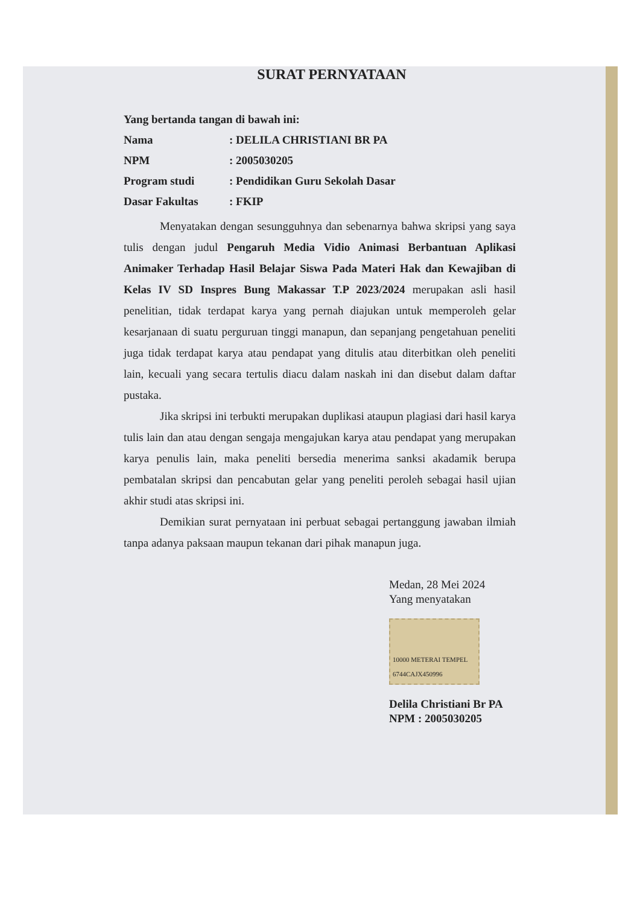SURAT PERNYATAAN
Yang bertanda tangan di bawah ini:
Nama: DELILA CHRISTIANI BR PA
NPM: 2005030205
Program studi: Pendidikan Guru Sekolah Dasar
Dasar Fakultas: FKIP
Menyatakan dengan sesungguhnya dan sebenarnya bahwa skripsi yang saya tulis dengan judul Pengaruh Media Vidio Animasi Berbantuan Aplikasi Animaker Terhadap Hasil Belajar Siswa Pada Materi Hak dan Kewajiban di Kelas IV SD Inspres Bung Makassar T.P 2023/2024 merupakan asli hasil penelitian, tidak terdapat karya yang pernah diajukan untuk memperoleh gelar kesarjanaan di suatu perguruan tinggi manapun, dan sepanjang pengetahuan peneliti juga tidak terdapat karya atau pendapat yang ditulis atau diterbitkan oleh peneliti lain, kecuali yang secara tertulis diacu dalam naskah ini dan disebut dalam daftar pustaka.
Jika skripsi ini terbukti merupakan duplikasi ataupun plagiasi dari hasil karya tulis lain dan atau dengan sengaja mengajukan karya atau pendapat yang merupakan karya penulis lain, maka peneliti bersedia menerima sanksi akadamik berupa pembatalan skripsi dan pencabutan gelar yang peneliti peroleh sebagai hasil ujian akhir studi atas skripsi ini.
Demikian surat pernyataan ini perbuat sebagai pertanggung jawaban ilmiah tanpa adanya paksaan maupun tekanan dari pihak manapun juga.
Medan, 28 Mei 2024
Yang menyatakan
10000 METERAI TEMPEL 6744CAJX450996
Delila Christiani Br PA
NPM : 2005030205